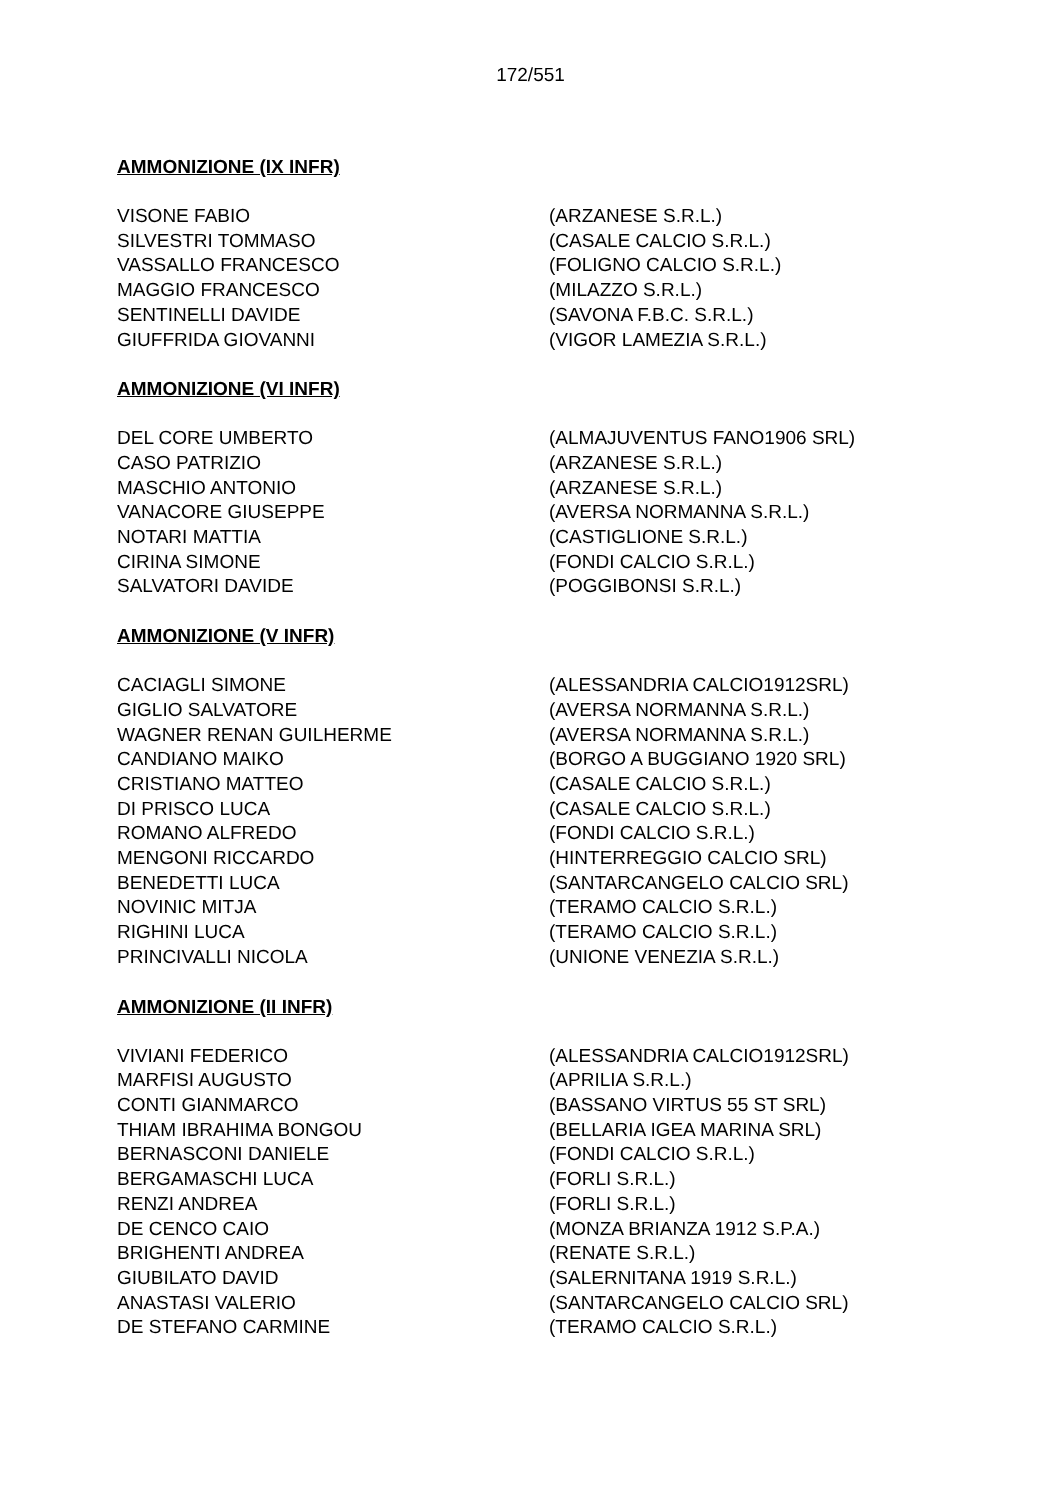172/551
AMMONIZIONE (IX INFR)
| VISONE FABIO | (ARZANESE S.R.L.) |
| SILVESTRI TOMMASO | (CASALE CALCIO S.R.L.) |
| VASSALLO FRANCESCO | (FOLIGNO CALCIO S.R.L.) |
| MAGGIO FRANCESCO | (MILAZZO S.R.L.) |
| SENTINELLI DAVIDE | (SAVONA F.B.C. S.R.L.) |
| GIUFFRIDA GIOVANNI | (VIGOR LAMEZIA S.R.L.) |
AMMONIZIONE (VI INFR)
| DEL CORE UMBERTO | (ALMAJUVENTUS FANO1906 SRL) |
| CASO PATRIZIO | (ARZANESE S.R.L.) |
| MASCHIO ANTONIO | (ARZANESE S.R.L.) |
| VANACORE GIUSEPPE | (AVERSA NORMANNA S.R.L.) |
| NOTARI MATTIA | (CASTIGLIONE S.R.L.) |
| CIRINA SIMONE | (FONDI CALCIO S.R.L.) |
| SALVATORI DAVIDE | (POGGIBONSI S.R.L.) |
AMMONIZIONE (V INFR)
| CACIAGLI SIMONE | (ALESSANDRIA CALCIO1912SRL) |
| GIGLIO SALVATORE | (AVERSA NORMANNA S.R.L.) |
| WAGNER RENAN GUILHERME | (AVERSA NORMANNA S.R.L.) |
| CANDIANO MAIKO | (BORGO A BUGGIANO 1920 SRL) |
| CRISTIANO MATTEO | (CASALE CALCIO S.R.L.) |
| DI PRISCO LUCA | (CASALE CALCIO S.R.L.) |
| ROMANO ALFREDO | (FONDI CALCIO S.R.L.) |
| MENGONI RICCARDO | (HINTERREGGIO CALCIO SRL) |
| BENEDETTI LUCA | (SANTARCANGELO CALCIO SRL) |
| NOVINIC MITJA | (TERAMO CALCIO S.R.L.) |
| RIGHINI LUCA | (TERAMO CALCIO S.R.L.) |
| PRINCIVALLI NICOLA | (UNIONE VENEZIA S.R.L.) |
AMMONIZIONE (II INFR)
| VIVIANI FEDERICO | (ALESSANDRIA CALCIO1912SRL) |
| MARFISI AUGUSTO | (APRILIA S.R.L.) |
| CONTI GIANMARCO | (BASSANO VIRTUS 55 ST SRL) |
| THIAM IBRAHIMA BONGOU | (BELLARIA IGEA MARINA SRL) |
| BERNASCONI DANIELE | (FONDI CALCIO S.R.L.) |
| BERGAMASCHI LUCA | (FORLI S.R.L.) |
| RENZI ANDREA | (FORLI S.R.L.) |
| DE CENCO CAIO | (MONZA BRIANZA 1912 S.P.A.) |
| BRIGHENTI ANDREA | (RENATE S.R.L.) |
| GIUBILATO DAVID | (SALERNITANA 1919 S.R.L.) |
| ANASTASI VALERIO | (SANTARCANGELO CALCIO SRL) |
| DE STEFANO CARMINE | (TERAMO CALCIO S.R.L.) |